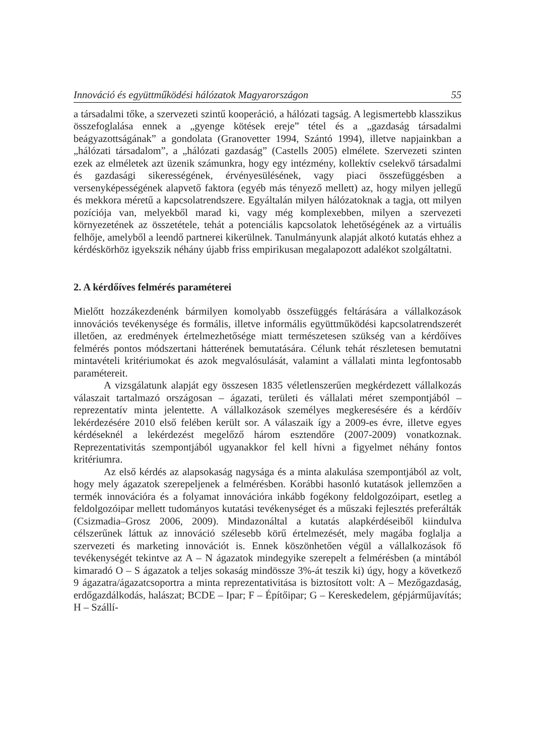Innováció és együttműködési hálózatok Magyarországon 55
a társadalmi tőke, a szervezeti szintű kooperáció, a hálózati tagság. A legismertebb klasszikus összefoglalása ennek a „gyenge kötések ereje” tétel és a „gazdaság társadalmi beágyazottságának” a gondolata (Granovetter 1994, Szántó 1994), illetve napjainkban a „hálózati társadalom”, a „hálózati gazdaság” (Castells 2005) elmélete. Szervezeti szinten ezek az elméletek azt üzenik számunkra, hogy egy intézmény, kollektív cselekvő társadalmi és gazdasági sikerességének, érvényesülésének, vagy piaci összefüggésben a versenyképességének alapvető faktora (egyéb más tényező mellett) az, hogy milyen jellegű és mekkora méretű a kapcsolatrendszere. Egyáltalán milyen hálózatoknak a tagja, ott milyen pozíciója van, melyekből marad ki, vagy még komplexebben, milyen a szervezeti környezetének az összetétele, tehát a potenciális kapcsolatok lehetőségének az a virtuális felhője, amelyből a leendő partnerei kikerülnek. Tanulmányunk alapját alkotó kutatás ehhez a kérdéskörhöz igyekszik néhány újabb friss empirikusan megalapozott adalékot szolgáltatni.
2. A kérdőíves felmérés paraméterei
Mielőtt hozzákezdenénk bármilyen komolyabb összefüggés feltárására a vállalkozások innovációs tevékenysége és formális, illetve informális együttműködési kapcsolatrendszerét illetően, az eredmények értelmezhetősége miatt természetesen szükség van a kérdőíves felmérés pontos módszertani hátterének bemutatására. Célunk tehát részletesen bemutatni mintavételi kritériumokat és azok megvalósulását, valamint a vállalati minta legfontosabb paramétereit.
A vizsgálatunk alapját egy összesen 1835 véletlenszerűen megkérdezett vállalkozás válaszait tartalmazó országosan – ágazati, területi és vállalati méret szempontjából – reprezentatív minta jelentette. A vállalkozások személyes megkeresésére és a kérdőív lekérdezésére 2010 első felében került sor. A válaszaik így a 2009-es évre, illetve egyes kérdéseknél a lekérdezést megelőző három esztendőre (2007-2009) vonatkoznak. Reprezentativitás szempontjából ugyanakkor fel kell hívni a figyelmet néhány fontos kritériumra.
Az első kérdés az alapsokaság nagysága és a minta alakulása szempontjából az volt, hogy mely ágazatok szerepeljenek a felmérésben. Korábbi hasonló kutatások jellemzően a termék innovációra és a folyamat innovációra inkább fogékony feldolgozóipart, esetleg a feldolgozóipar mellett tudományos kutatási tevékenységet és a műszaki fejlesztés preferálták (Csizmadia–Grosz 2006, 2009). Mindazonáltal a kutatás alapkérdéseiből kiindulva célszerűnek láttuk az innováció szélesebb körű értelmezését, mely magába foglalja a szervezeti és marketing innovációt is. Ennek köszönhetően végül a vállalkozások fő tevékenységét tekintve az A – N ágazatok mindegyike szerepelt a felmérésben (a mintából kimaradó O – S ágazatok a teljes sokaság mindössze 3%-át teszik ki) úgy, hogy a következő 9 ágazatra/ágazatcsoportra a minta reprezentativitása is biztosított volt: A – Mezőgazdaság, erdőgazdálkodás, halászat; BCDE – Ipar; F – Építőipar; G – Kereskedelem, gépjárműjavítás; H – Szállí-